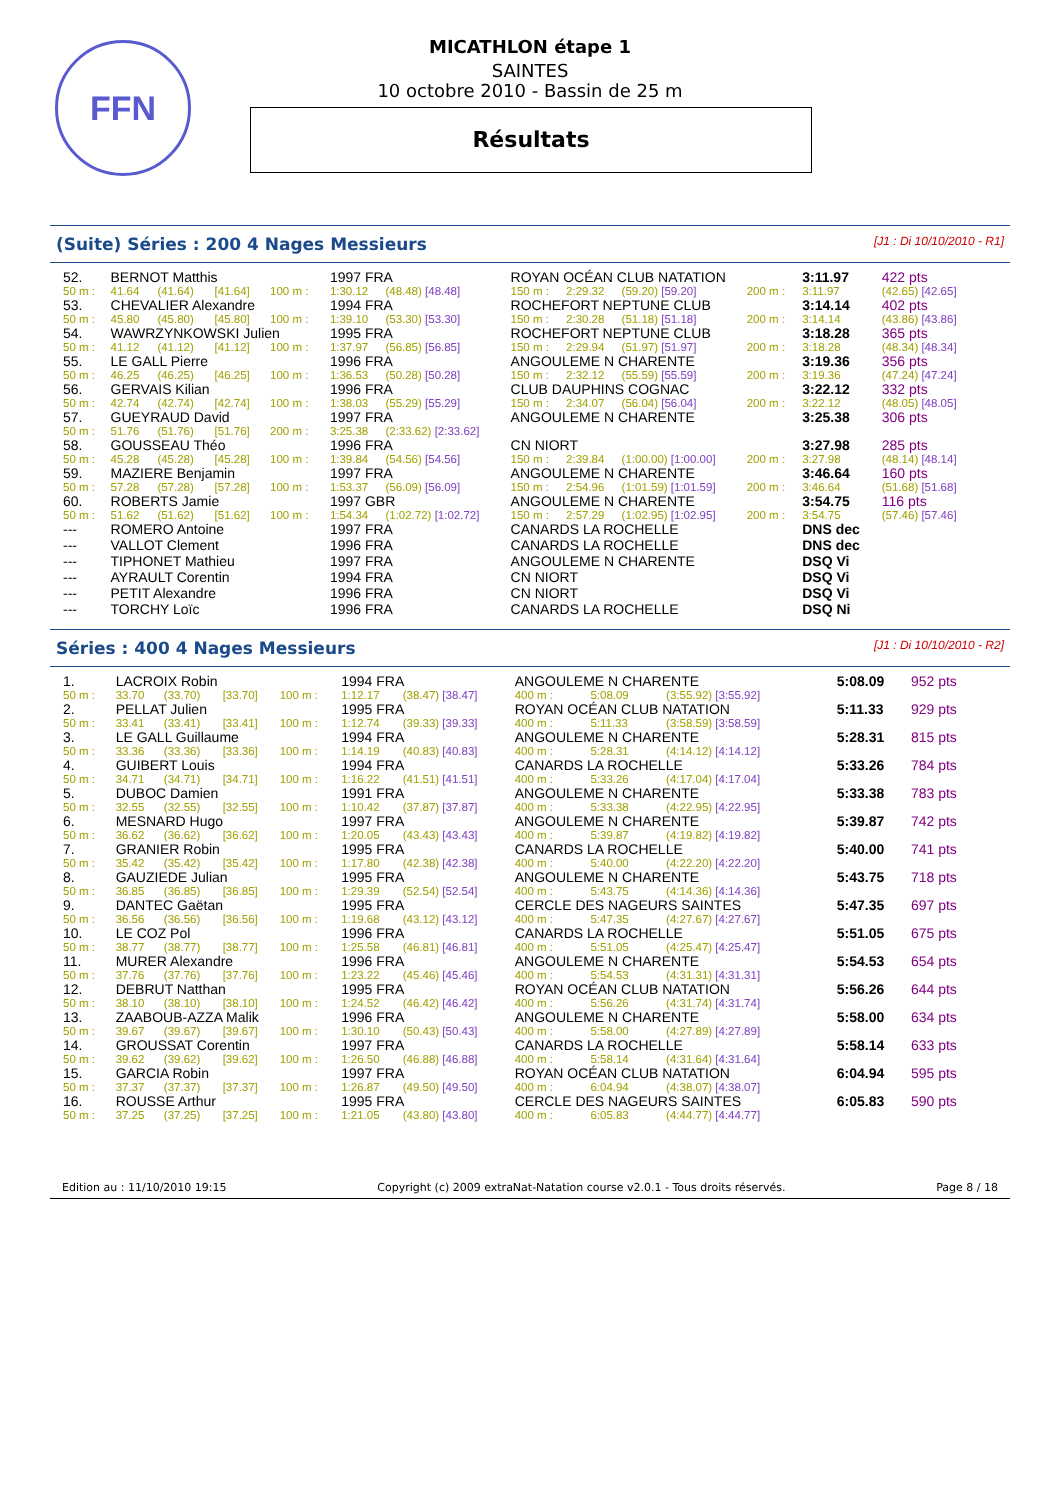FFN
MICATHLON étape 1
SAINTES
10 octobre 2010 - Bassin de 25 m
Résultats
(Suite) Séries : 200 4 Nages Messieurs [J1 : Di 10/10/2010 - R1]
| 52. | BERNOT Matthis | | | | 1997 FRA | | ROYAN OCÉAN CLUB NATATION | | | | 3:11.97 | 422 pts |
| 50 m : | 41.64 | (41.64) | [41.64] | 100 m : | 1:30.12 | (48.48) [48.48] | 150 m : | 2:29.32 | (59.20) [59.20] | 200 m : | 3:11.97 | (42.65) [42.65] |
| 53. | CHEVALIER Alexandre | | | | 1994 FRA | | ROCHEFORT NEPTUNE CLUB | | | | 3:14.14 | 402 pts |
| 50 m : | 45.80 | (45.80) | [45.80] | 100 m : | 1:39.10 | (53.30) [53.30] | 150 m : | 2:30.28 | (51.18) [51.18] | 200 m : | 3:14.14 | (43.86) [43.86] |
| 54. | WAWRZYNKOWSKI Julien | | | | 1995 FRA | | ROCHEFORT NEPTUNE CLUB | | | | 3:18.28 | 365 pts |
| 50 m : | 41.12 | (41.12) | [41.12] | 100 m : | 1:37.97 | (56.85) [56.85] | 150 m : | 2:29.94 | (51.97) [51.97] | 200 m : | 3:18.28 | (48.34) [48.34] |
| 55. | LE GALL Pierre | | | | 1996 FRA | | ANGOULEME N CHARENTE | | | | 3:19.36 | 356 pts |
| 50 m : | 46.25 | (46.25) | [46.25] | 100 m : | 1:36.53 | (50.28) [50.28] | 150 m : | 2:32.12 | (55.59) [55.59] | 200 m : | 3:19.36 | (47.24) [47.24] |
| 56. | GERVAIS Kilian | | | | 1996 FRA | | CLUB DAUPHINS COGNAC | | | | 3:22.12 | 332 pts |
| 50 m : | 42.74 | (42.74) | [42.74] | 100 m : | 1:38.03 | (55.29) [55.29] | 150 m : | 2:34.07 | (56.04) [56.04] | 200 m : | 3:22.12 | (48.05) [48.05] |
| 57. | GUEYRAUD David | | | | 1997 FRA | | ANGOULEME N CHARENTE | | | | 3:25.38 | 306 pts |
| 50 m : | 51.76 | (51.76) | [51.76] | 200 m : | 3:25.38 | (2:33.62) [2:33.62] | | | | | | |
| 58. | GOUSSEAU Théo | | | | 1996 FRA | | CN NIORT | | | | 3:27.98 | 285 pts |
| 50 m : | 45.28 | (45.28) | [45.28] | 100 m : | 1:39.84 | (54.56) [54.56] | 150 m : | 2:39.84 | (1:00.00) [1:00.00] | 200 m : | 3:27.98 | (48.14) [48.14] |
| 59. | MAZIERE Benjamin | | | | 1997 FRA | | ANGOULEME N CHARENTE | | | | 3:46.64 | 160 pts |
| 50 m : | 57.28 | (57.28) | [57.28] | 100 m : | 1:53.37 | (56.09) [56.09] | 150 m : | 2:54.96 | (1:01.59) [1:01.59] | 200 m : | 3:46.64 | (51.68) [51.68] |
| 60. | ROBERTS Jamie | | | | 1997 GBR | | ANGOULEME N CHARENTE | | | | 3:54.75 | 116 pts |
| 50 m : | 51.62 | (51.62) | [51.62] | 100 m : | 1:54.34 | (1:02.72) [1:02.72] | 150 m : | 2:57.29 | (1:02.95) [1:02.95] | 200 m : | 3:54.75 | (57.46) [57.46] |
| --- | ROMERO Antoine | | | | 1997 FRA | | CANARDS LA ROCHELLE | | | | DNS dec | |
| --- | VALLOT Clement | | | | 1996 FRA | | CANARDS LA ROCHELLE | | | | DNS dec | |
| --- | TIPHONET Mathieu | | | | 1997 FRA | | ANGOULEME N CHARENTE | | | | DSQ Vi | |
| --- | AYRAULT Corentin | | | | 1994 FRA | | CN NIORT | | | | DSQ Vi | |
| --- | PETIT Alexandre | | | | 1996 FRA | | CN NIORT | | | | DSQ Vi | |
| --- | TORCHY Loïc | | | | 1996 FRA | | CANARDS LA ROCHELLE | | | | DSQ Ni | |
Séries : 400 4 Nages Messieurs [J1 : Di 10/10/2010 - R2]
| 1. | LACROIX Robin | | | | 1994 FRA | | ANGOULEME N CHARENTE | | | 5:08.09 | 952 pts |
| 50 m : | 33.70 | (33.70) | [33.70] | 100 m : | 1:12.17 | (38.47) [38.47] | 400 m : | 5:08.09 | (3:55.92) [3:55.92] | | |
| 2. | PELLAT Julien | | | | 1995 FRA | | ROYAN OCÉAN CLUB NATATION | | | 5:11.33 | 929 pts |
| 50 m : | 33.41 | (33.41) | [33.41] | 100 m : | 1:12.74 | (39.33) [39.33] | 400 m : | 5:11.33 | (3:58.59) [3:58.59] | | |
| 3. | LE GALL Guillaume | | | | 1994 FRA | | ANGOULEME N CHARENTE | | | 5:28.31 | 815 pts |
| 50 m : | 33.36 | (33.36) | [33.36] | 100 m : | 1:14.19 | (40.83) [40.83] | 400 m : | 5:28.31 | (4:14.12) [4:14.12] | | |
| 4. | GUIBERT Louis | | | | 1994 FRA | | CANARDS LA ROCHELLE | | | 5:33.26 | 784 pts |
| 50 m : | 34.71 | (34.71) | [34.71] | 100 m : | 1:16.22 | (41.51) [41.51] | 400 m : | 5:33.26 | (4:17.04) [4:17.04] | | |
| 5. | DUBOC Damien | | | | 1991 FRA | | ANGOULEME N CHARENTE | | | 5:33.38 | 783 pts |
| 50 m : | 32.55 | (32.55) | [32.55] | 100 m : | 1:10.42 | (37.87) [37.87] | 400 m : | 5:33.38 | (4:22.95) [4:22.95] | | |
| 6. | MESNARD Hugo | | | | 1997 FRA | | ANGOULEME N CHARENTE | | | 5:39.87 | 742 pts |
| 50 m : | 36.62 | (36.62) | [36.62] | 100 m : | 1:20.05 | (43.43) [43.43] | 400 m : | 5:39.87 | (4:19.82) [4:19.82] | | |
| 7. | GRANIER Robin | | | | 1995 FRA | | CANARDS LA ROCHELLE | | | 5:40.00 | 741 pts |
| 50 m : | 35.42 | (35.42) | [35.42] | 100 m : | 1:17.80 | (42.38) [42.38] | 400 m : | 5:40.00 | (4:22.20) [4:22.20] | | |
| 8. | GAUZIEDE Julian | | | | 1995 FRA | | ANGOULEME N CHARENTE | | | 5:43.75 | 718 pts |
| 50 m : | 36.85 | (36.85) | [36.85] | 100 m : | 1:29.39 | (52.54) [52.54] | 400 m : | 5:43.75 | (4:14.36) [4:14.36] | | |
| 9. | DANTEC Gaëtan | | | | 1995 FRA | | CERCLE DES NAGEURS SAINTES | | | 5:47.35 | 697 pts |
| 50 m : | 36.56 | (36.56) | [36.56] | 100 m : | 1:19.68 | (43.12) [43.12] | 400 m : | 5:47.35 | (4:27.67) [4:27.67] | | |
| 10. | LE COZ Pol | | | | 1996 FRA | | CANARDS LA ROCHELLE | | | 5:51.05 | 675 pts |
| 50 m : | 38.77 | (38.77) | [38.77] | 100 m : | 1:25.58 | (46.81) [46.81] | 400 m : | 5:51.05 | (4:25.47) [4:25.47] | | |
| 11. | MURER Alexandre | | | | 1996 FRA | | ANGOULEME N CHARENTE | | | 5:54.53 | 654 pts |
| 50 m : | 37.76 | (37.76) | [37.76] | 100 m : | 1:23.22 | (45.46) [45.46] | 400 m : | 5:54.53 | (4:31.31) [4:31.31] | | |
| 12. | DEBRUT Natthan | | | | 1995 FRA | | ROYAN OCÉAN CLUB NATATION | | | 5:56.26 | 644 pts |
| 50 m : | 38.10 | (38.10) | [38.10] | 100 m : | 1:24.52 | (46.42) [46.42] | 400 m : | 5:56.26 | (4:31.74) [4:31.74] | | |
| 13. | ZAABOUB-AZZA Malik | | | | 1996 FRA | | ANGOULEME N CHARENTE | | | 5:58.00 | 634 pts |
| 50 m : | 39.67 | (39.67) | [39.67] | 100 m : | 1:30.10 | (50.43) [50.43] | 400 m : | 5:58.00 | (4:27.89) [4:27.89] | | |
| 14. | GROUSSAT Corentin | | | | 1997 FRA | | CANARDS LA ROCHELLE | | | 5:58.14 | 633 pts |
| 50 m : | 39.62 | (39.62) | [39.62] | 100 m : | 1:26.50 | (46.88) [46.88] | 400 m : | 5:58.14 | (4:31.64) [4:31.64] | | |
| 15. | GARCIA Robin | | | | 1997 FRA | | ROYAN OCÉAN CLUB NATATION | | | 6:04.94 | 595 pts |
| 50 m : | 37.37 | (37.37) | [37.37] | 100 m : | 1:26.87 | (49.50) [49.50] | 400 m : | 6:04.94 | (4:38.07) [4:38.07] | | |
| 16. | ROUSSE Arthur | | | | 1995 FRA | | CERCLE DES NAGEURS SAINTES | | | 6:05.83 | 590 pts |
| 50 m : | 37.25 | (37.25) | [37.25] | 100 m : | 1:21.05 | (43.80) [43.80] | 400 m : | 6:05.83 | (4:44.77) [4:44.77] | | |
Edition au : 11/10/2010 19:15 Copyright (c) 2009 extraNat-Natation course v2.0.1 - Tous droits réservés. Page 8 / 18